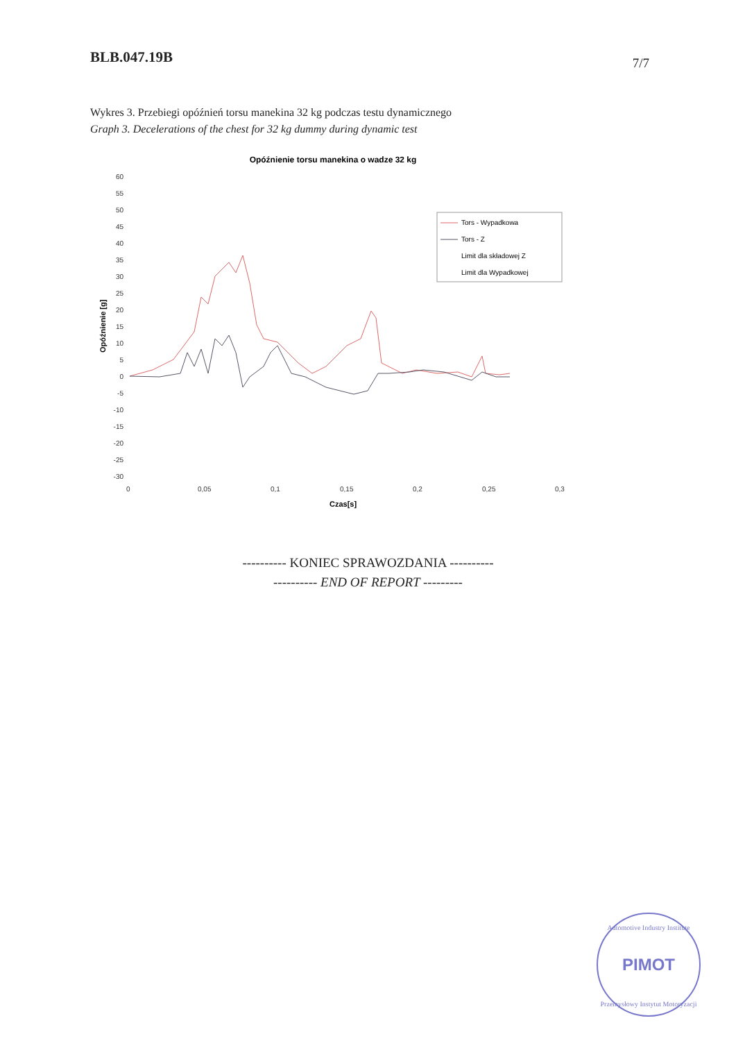BLB.047.19B 7/7
Wykres 3. Przebiegi opóźnień torsu manekina 32 kg podczas testu dynamicznego
Graph 3. Decelerations of the chest for 32 kg dummy during dynamic test
Opóźnienie torsu manekina o wadze 32 kg
60
55
50
45
40
35
30
25
20
15
10
5
0
-5
-10
-15
-20
-25
-30
Opóźnienie [g]
0
0,05
0,1
0,15
0,2
0,25
0,3
Czas[s]
Tors - Wypadkowa
Tors - Z
Limit dla składowej Z
Limit dla Wypadkowej
---------- KONIEC SPRAWOZDANIA ----------
---------- END OF REPORT ---------
PIMOT
Automotive Industry Institute
Przemysłowy Instytut Motoryzacji